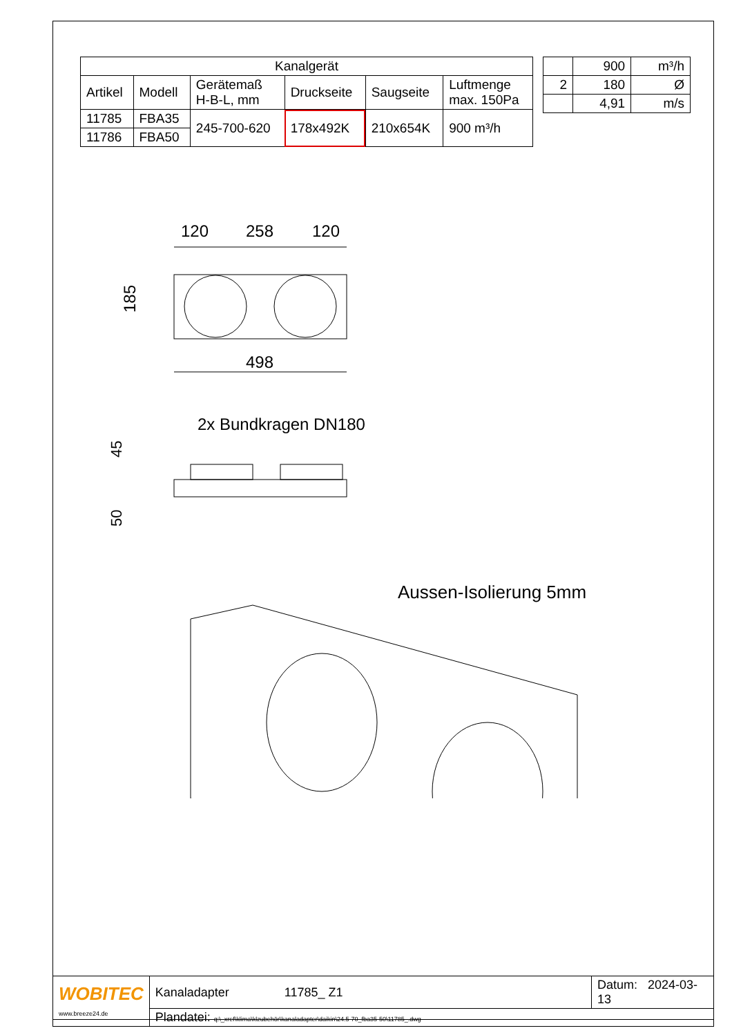| Kanalgerät | | | | | |
| --- | --- | --- | --- | --- | --- |
| Artikel | Modell | Gerätemaß H-B-L, mm | Druckseite | Saugseite | Luftmenge max. 150Pa |
| 11785 | FBA35 | 245-700-620 | 178x492K | 210x654K | 900 m³/h |
| 11786 | FBA50 | | | | |
| | 900 | m³/h |
| 2 | 180 | Ø |
| | 4,91 | m/s |
120
258
120
185
498
2x Bundkragen DN180
45
50
Aussen-Isolierung 5mm
| WOBITEC www.breeze24.de | Kanaladapter 11785_ Z1 | Datum: 2024-03-13 |
| | Plandatei: q:\_xref\klima\klzubehör\kanaladapter\daikin\24.5-70_fba35-50\11785_.dwg | |